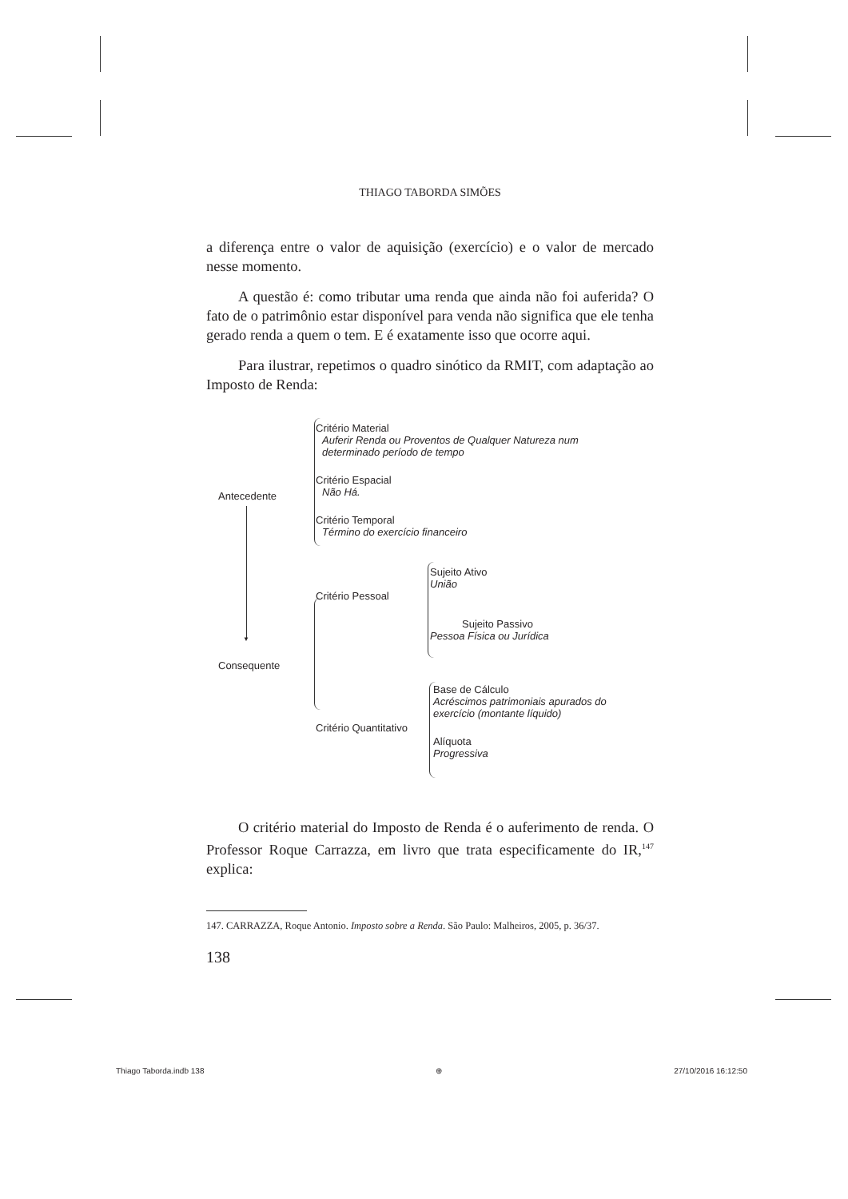THIAGO TABORDA SIMÕES
a diferença entre o valor de aquisição (exercício) e o valor de mercado nesse momento.
A questão é: como tributar uma renda que ainda não foi auferida? O fato de o patrimônio estar disponível para venda não significa que ele tenha gerado renda a quem o tem. E é exatamente isso que ocorre aqui.
Para ilustrar, repetimos o quadro sinótico da RMIT, com adaptação ao Imposto de Renda:
Antecedente
Critério Material
Auferir Renda ou Proventos de Qualquer Natureza num determinado período de tempo
Critério Espacial
Não Há.
Critério Temporal
Término do exercício financeiro
▼
Consequente
Critério Pessoal
Sujeito Ativo
União
Sujeito Passivo
Pessoa Física ou Jurídica
Critério Quantitativo
Base de Cálculo
Acréscimos patrimoniais apurados do exercício (montante líquido)
Alíquota
Progressiva
O critério material do Imposto de Renda é o auferimento de renda. O Professor Roque Carrazza, em livro que trata especificamente do IR,<sup>147</sup> explica:
147. CARRAZZA, Roque Antonio. Imposto sobre a Renda. São Paulo: Malheiros, 2005, p. 36/37.
138
Thiago Taborda.indb 138 ⊕ 27/10/2016 16:12:50